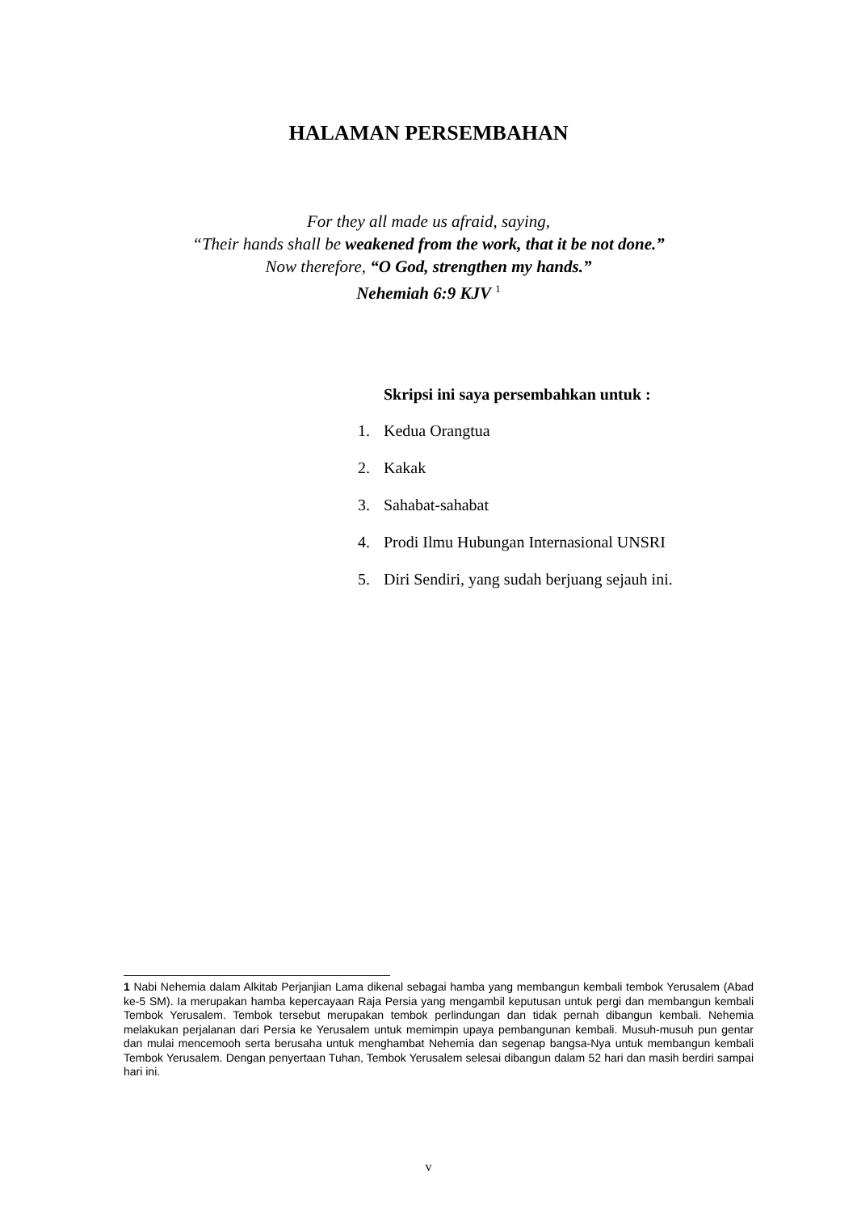HALAMAN PERSEMBAHAN
For they all made us afraid, saying,
“Their hands shall be weakened from the work, that it be not done.”
Now therefore, “O God, strengthen my hands.”
Nehemiah 6:9 KJV <sup>1</sup>
Skripsi ini saya persembahkan untuk :
1. Kedua Orangtua
2. Kakak
3. Sahabat-sahabat
4. Prodi Ilmu Hubungan Internasional UNSRI
5. Diri Sendiri, yang sudah berjuang sejauh ini.
1 Nabi Nehemia dalam Alkitab Perjanjian Lama dikenal sebagai hamba yang membangun kembali tembok Yerusalem (Abad ke-5 SM). Ia merupakan hamba kepercayaan Raja Persia yang mengambil keputusan untuk pergi dan membangun kembali Tembok Yerusalem. Tembok tersebut merupakan tembok perlindungan dan tidak pernah dibangun kembali. Nehemia melakukan perjalanan dari Persia ke Yerusalem untuk memimpin upaya pembangunan kembali. Musuh-musuh pun gentar dan mulai mencemooh serta berusaha untuk menghambat Nehemia dan segenap bangsa-Nya untuk membangun kembali Tembok Yerusalem. Dengan penyertaan Tuhan, Tembok Yerusalem selesai dibangun dalam 52 hari dan masih berdiri sampai hari ini.
v